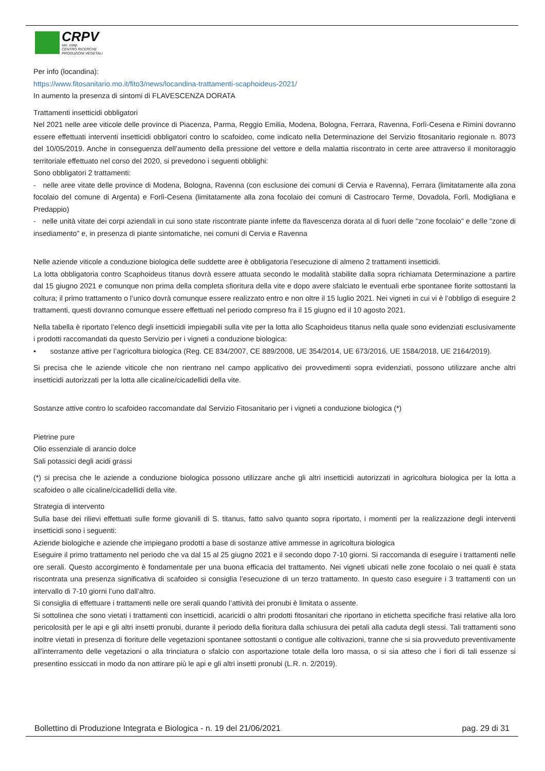CRPV
soc. coop.
CENTRO RICERCHE
PRODUZIONI VEGETALI
Per info (locandina):
https://www.fitosanitario.mo.it/fito3/news/locandina-trattamenti-scaphoideus-2021/
In aumento la presenza di sintomi di FLAVESCENZA DORATA
Trattamenti insetticidi obbligatori
Nel 2021 nelle aree viticole delle province di Piacenza, Parma, Reggio Emilia, Modena, Bologna, Ferrara, Ravenna, Forlì-Cesena e Rimini dovranno essere effettuati interventi insetticidi obbligatori contro lo scafoideo, come indicato nella Determinazione del Servizio fitosanitario regionale n. 8073 del 10/05/2019. Anche in conseguenza dell’aumento della pressione del vettore e della malattia riscontrato in certe aree attraverso il monitoraggio territoriale effettuato nel corso del 2020, si prevedono i seguenti obblighi:
Sono obbligatori 2 trattamenti:
- nelle aree vitate delle province di Modena, Bologna, Ravenna (con esclusione dei comuni di Cervia e Ravenna), Ferrara (limitatamente alla zona focolaio del comune di Argenta) e Forlì-Cesena (limitatamente alla zona focolaio dei comuni di Castrocaro Terme, Dovadola, Forlì, Modigliana e Predappio)
- nelle unità vitate dei corpi aziendali in cui sono state riscontrate piante infette da flavescenza dorata al di fuori delle "zone focolaio" e delle "zone di insediamento" e, in presenza di piante sintomatiche, nei comuni di Cervia e Ravenna
Nelle aziende viticole a conduzione biologica delle suddette aree è obbligatoria l’esecuzione di almeno 2 trattamenti insetticidi.
La lotta obbligatoria contro Scaphoideus titanus dovrà essere attuata secondo le modalità stabilite dalla sopra richiamata Determinazione a partire dal 15 giugno 2021 e comunque non prima della completa sfioritura della vite e dopo avere sfalciato le eventuali erbe spontanee fiorite sottostanti la coltura; il primo trattamento o l’unico dovrà comunque essere realizzato entro e non oltre il 15 luglio 2021. Nei vigneti in cui vi è l’obbligo di eseguire 2 trattamenti, questi dovranno comunque essere effettuati nel periodo compreso fra il 15 giugno ed il 10 agosto 2021.
Nella tabella è riportato l’elenco degli insetticidi impiegabili sulla vite per la lotta allo Scaphoideus titanus nella quale sono evidenziati esclusivamente i prodotti raccomandati da questo Servizio per i vigneti a conduzione biologica:
• sostanze attive per l’agricoltura biologica (Reg. CE 834/2007, CE 889/2008, UE 354/2014, UE 673/2016, UE 1584/2018, UE 2164/2019).
Si precisa che le aziende viticole che non rientrano nel campo applicativo dei provvedimenti sopra evidenziati, possono utilizzare anche altri insetticidi autorizzati per la lotta alle cicaline/cicadellidi della vite.
Sostanze attive contro lo scafoideo raccomandate dal Servizio Fitosanitario per i vigneti a conduzione biologica (*)
Pietrine pure
Olio essenziale di arancio dolce
Sali potassici degli acidi grassi
(*) si precisa che le aziende a conduzione biologica possono utilizzare anche gli altri insetticidi autorizzati in agricoltura biologica per la lotta a scafoideo o alle cicaline/cicadellidi della vite.
Strategia di intervento
Sulla base dei rilievi effettuati sulle forme giovanili di S. titanus, fatto salvo quanto sopra riportato, i momenti per la realizzazione degli interventi insetticidi sono i seguenti:
Aziende biologiche e aziende che impiegano prodotti a base di sostanze attive ammesse in agricoltura biologica
Eseguire il primo trattamento nel periodo che va dal 15 al 25 giugno 2021 e il secondo dopo 7-10 giorni. Si raccomanda di eseguire i trattamenti nelle ore serali. Questo accorgimento è fondamentale per una buona efficacia del trattamento. Nei vigneti ubicati nelle zone focolaio o nei quali è stata riscontrata una presenza significativa di scafoideo si consiglia l’esecuzione di un terzo trattamento. In questo caso eseguire i 3 trattamenti con un intervallo di 7-10 giorni l’uno dall’altro.
Si consiglia di effettuare i trattamenti nelle ore serali quando l’attività dei pronubi è limitata o assente.
Si sottolinea che sono vietati i trattamenti con insetticidi, acaricidi o altri prodotti fitosanitari che riportano in etichetta specifiche frasi relative alla loro pericolosità per le api e gli altri insetti pronubi, durante il periodo della fioritura dalla schiusura dei petali alla caduta degli stessi. Tali trattamenti sono inoltre vietati in presenza di fioriture delle vegetazioni spontanee sottostanti o contigue alle coltivazioni, tranne che si sia provveduto preventivamente all'interramento delle vegetazioni o alla trinciatura o sfalcio con asportazione totale della loro massa, o si sia atteso che i fiori di tali essenze si presentino essiccati in modo da non attirare più le api e gli altri insetti pronubi (L.R. n. 2/2019).
Bollettino di Produzione Integrata e Biologica - n. 19 del 21/06/2021 pag. 29 di 31